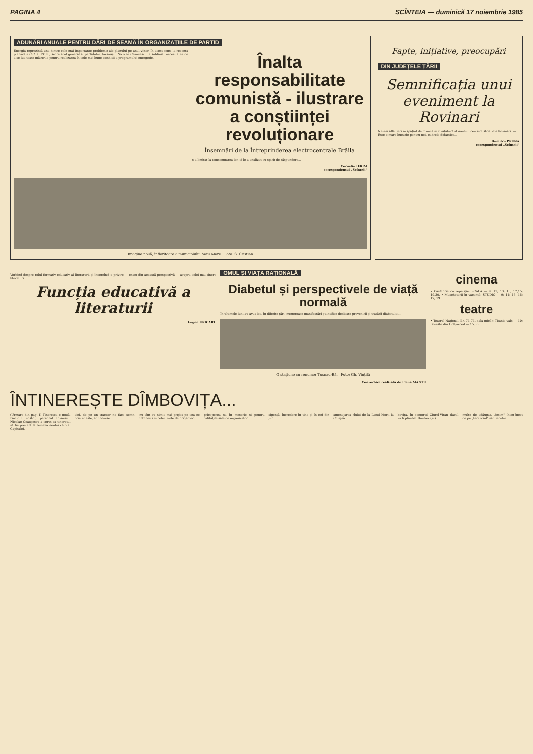PAGINA 4 SCÎNTEIA — duminică 17 noiembrie 1985
ADUNĂRI ANUALE PENTRU DĂRI DE SEAMĂ ÎN ORGANIZAȚIILE DE PARTID
Energia reprezintă una dintre cele mai importante probleme ale planului pe anul viitor. În acest sens, la recenta plenară a C.C. al P.C.R., secretarul general al partidului, tovarășul Nicolae Ceaușescu, a subliniat necesitatea de a se lua toate măsurile pentru realizarea în cele mai bune condiții a programului energetic.
Înalta responsabilitate comunistă - ilustrare a conștiinței revoluționare
Însemnări de la Întreprinderea electrocentrale Brăila
s-a limitat la consemnarea lor, ci le-a analizat cu spirit de răspundere...
Corneliu IFRIM
corespondentul „Scînteii"
Imagine nouă, înfloritoare a municipiului Satu Mare Foto: S. Cristian
Fapte, inițiative, preocupări
DIN JUDEȚELE ȚĂRII
Semnificația unui eveniment la Rovinari
Ne-am aflat ieri în spațiul de muncă și învățătură al noului liceu industrial din Rovinari. — Este o mare bucurie pentru noi, cadrele didactice...
Dumitru PRUNA
corespondentul „Scînteii"
Vorbind despre rolul formativ-educativ al literaturii și încercînd o privire — exact din această perspectivă — asupra celei mai tinere literaturi...
Funcția educativă a literaturii
Eugen URICARU
OMUL ȘI VIAȚA RAȚIONALĂ
Diabetul și perspectivele de viață normală
În ultimele luni au avut loc, în diferite țări, numeroase manifestări științifice dedicate prevenirii și tratării diabetului...
O stațiune cu renume: Tușnad-Băi Foto: Gh. Vințilă
Convorbire realizată de Elena MANTU
cinema
• Căsătorie cu repetiție: SCALA — 9; 11; 13; 15; 17,15; 19,30. • Muschetarii în vacanță: STUDIO — 9; 11; 13; 15; 17; 19.
teatre
• Teatrul Național (14 71 71, sala mică): Titanic vals — 10; Poveste din Hollywood — 15,30.
ÎNTINEREȘTE DÎMBOVIȚA...
(Urmare din pag. I) Tinerețea e nouă. Partidul nostru, personal tovarășul Nicolae Ceaușescu a cerut ca tineretul să fie prezent la temelia noului chip al Capitalei.
aici, de pe un tractor ne face semn, prietenește, adiindu-se...
nu sînt cu nimic mai prejos pe cea ce întîlnești în colectivele de brigadieri...
priceperea sa în meserie și pentru calitățile sale de organizator.
sigență, încredere în tine și în cei din jur.
amenajarea rîului de la Lacul Morii la Chiajna.
bovița, în sectorul Ciurel-Vitan (lacul va fi plimbat Dîmboviței)...
multe de adăugat, „iesim" încet-încet de pe „teritoriul" șantierului.